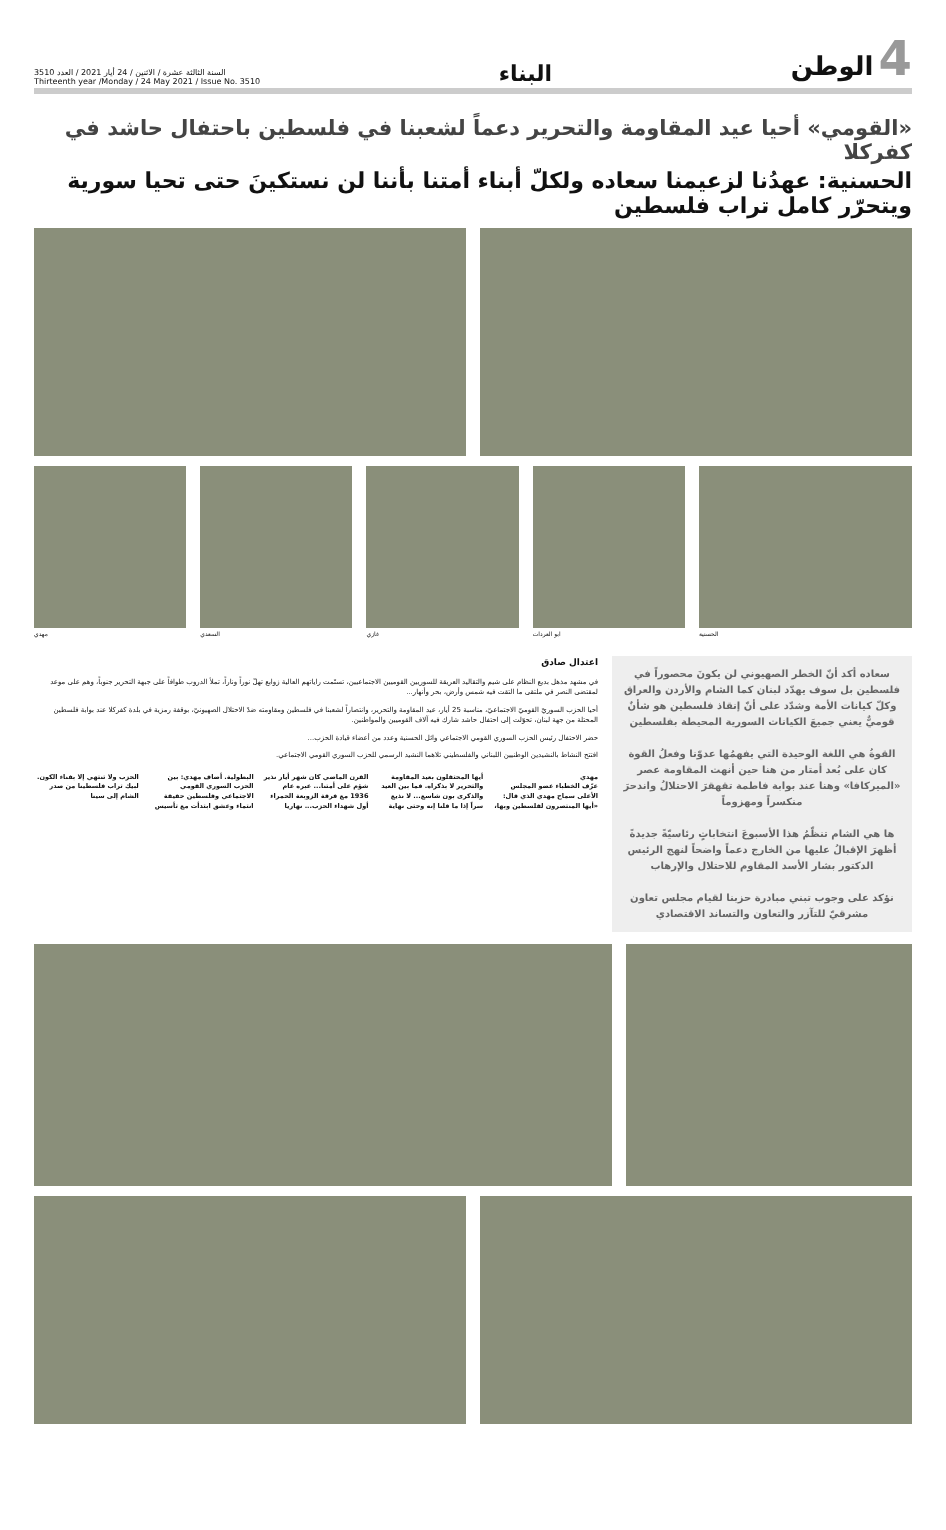4 الوطن
البناء
السنة الثالثة عشرة / الاثنين / 24 أيار 2021 / العدد 3510
Thirteenth year /Monday / 24 May 2021 / Issue No. 3510
«القومي» أحيا عيد المقاومة والتحرير دعماً لشعبنا في فلسطين باحتفال حاشد في كفركلا
الحسنية: عهدُنا لزعيمنا سعاده ولكلّ أبناء أمتنا بأننا لن نستكينَ حتى تحيا سورية ويتحرّر كامل تراب فلسطين
الحسنية ابو العردات غازي السعدي مهدي
سعاده أكد أنّ الخطر الصهيوني لن يكونَ محصوراً في فلسطين بل سوف يهدّد لبنان كما الشام والأردن والعراق وكلّ كيانات الأمة وشدّد على أنّ إنقاذ فلسطين هو شأنٌ قوميٌّ يعني جميعَ الكيانات السورية المحيطة بفلسطين
القوةُ هي اللغة الوحيدة التي يفهمُها عدوّنا وفعلُ القوة كان على بُعد أمتار من هنا حين أنهت المقاومة عصر «الميركافا» وهنا عند بوابة فاطمة تقهقرَ الاحتلالُ واندحرَ منكسراً ومهزوماً
ها هي الشام تنظّمُ هذا الأسبوعَ انتخاباتٍ رئاسيّةً جديدةً أظهرَ الإقبالُ عليها من الخارج دعماً واضحاً لنهج الرئيس الدكتور بشار الأسد المقاوم للاحتلال والإرهاب
نؤكد على وجوب تبني مبادرة حزبنا لقيام مجلس تعاون مشرقيّ للتآزر والتعاون والتساند الاقتصادي
اعتدال صادق
في مشهد مذهل بديع النظام على شيم والتقاليد العريقة للسوريين القوميين الاجتماعيين، تسنّمت راياتهم العالية زوابع تهلّ نوراً وناراً، تملأ الدروب طوافاً على جبهة التحرير جنوباً، وهم على موعد لمقتضى النصر في ملتقى ما التقت فيه شمس وأرض، بحر وأنهار...
أحيا الحزب السوريّ القوميّ الاجتماعيّ، مناسبة 25 أيار، عيد المقاومة والتحرير، وانتصاراً لشعبنا في فلسطين ومقاومته ضدّ الاحتلال الصهيونيّ، بوقفة رمزية في بلدة كفركلا عند بوابة فلسطين المحتلة من جهة لبنان، تحوّلت إلى احتفال حاشد شارك فيه آلاف القوميين والمواطنين.
حضر الاحتفال رئيس الحزب السوري القومي الاجتماعي وائل الحسنية وعدد من أعضاء قيادة الحزب...
افتتح النشاط بالنشيدين الوطنيين اللبناني والفلسطيني تلاهما النشيد الرسمي للحزب السوري القومي الاجتماعي.
مهدي
عرّف الخطباء عضو المجلس الأعلى سماح مهدي الذي قال: «أيها المنتصرون لفلسطين وبها، أيها المحتفلون بعيد المقاومة والتحرير لا بذكراه. فما بين العيد والذكرى بون شاسع... لا نذيع سراً إذا ما قلنا إنه وحتى نهاية القرن الماضي كان شهر أيار نذير شؤم على أمتنا... عبره عام 1936 مع فرقة الزوبعة الحمراء أول شهداء الحزب... نهاريا البطولية. أضاف مهدي: بين الحزب السوري القومي الاجتماعي وفلسطين حقيقة انتماء وعشق ابتدأت مع تأسيس الحزب ولا تنتهي إلا بفناء الكون. لبيك تراب فلسطينا من صدر الشام إلى سينا